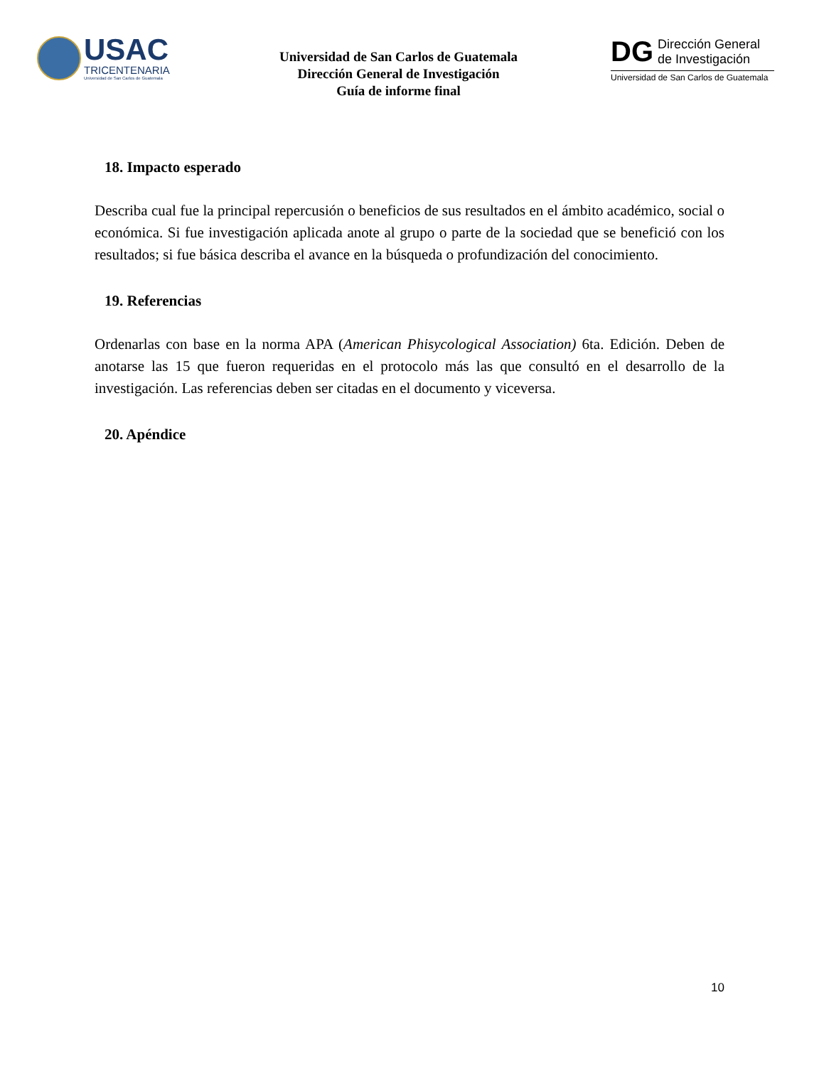USAC
TRICENTENARIA
Universidad de San Carlos de Guatemala
Universidad de San Carlos de Guatemala
Dirección General de Investigación
Guía de informe final
DG Dirección General
de Investigación
Universidad de San Carlos de Guatemala
18. Impacto esperado
Describa cual fue la principal repercusión o beneficios de sus resultados en el ámbito académico, social o económica. Si fue investigación aplicada anote al grupo o parte de la sociedad que se benefició con los resultados; si fue básica describa el avance en la búsqueda o profundización del conocimiento.
19. Referencias
Ordenarlas con base en la norma APA (American Phisycological Association) 6ta. Edición. Deben de anotarse las 15 que fueron requeridas en el protocolo más las que consultó en el desarrollo de la investigación. Las referencias deben ser citadas en el documento y viceversa.
20. Apéndice
10